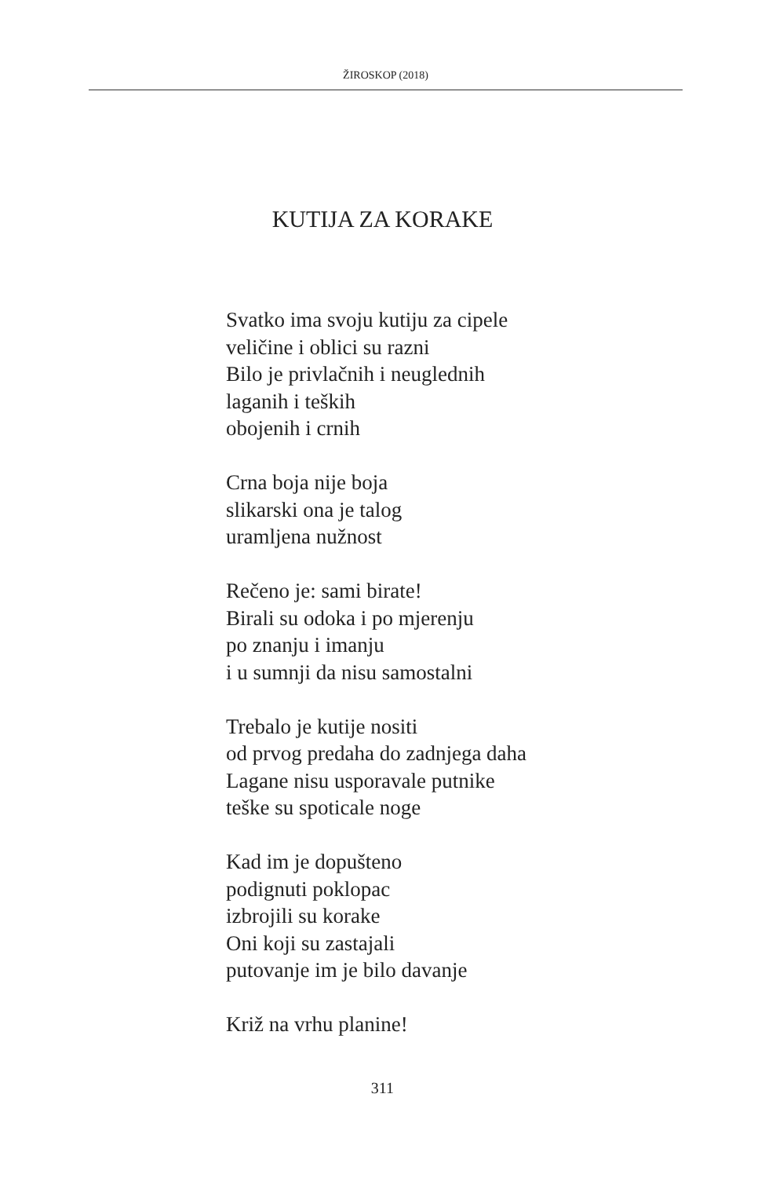ŽIROSKOP (2018)
KUTIJA ZA KORAKE
Svatko ima svoju kutiju za cipele
veličine i oblici su razni
Bilo je privlačnih i neuglednih
laganih i teških
obojenih i crnih
Crna boja nije boja
slikarski ona je talog
uramljena nužnost
Rečeno je: sami birate!
Birali su odoka i po mjerenju
po znanju i imanju
i u sumnji da nisu samostalni
Trebalo je kutije nositi
od prvog predaha do zadnjega daha
Lagane nisu usporavale putnike
teške su spoticale noge
Kad im je dopušteno
podignuti poklopac
izbrojili su korake
Oni koji su zastajali
putovanje im je bilo davanje
Križ na vrhu planine!
311